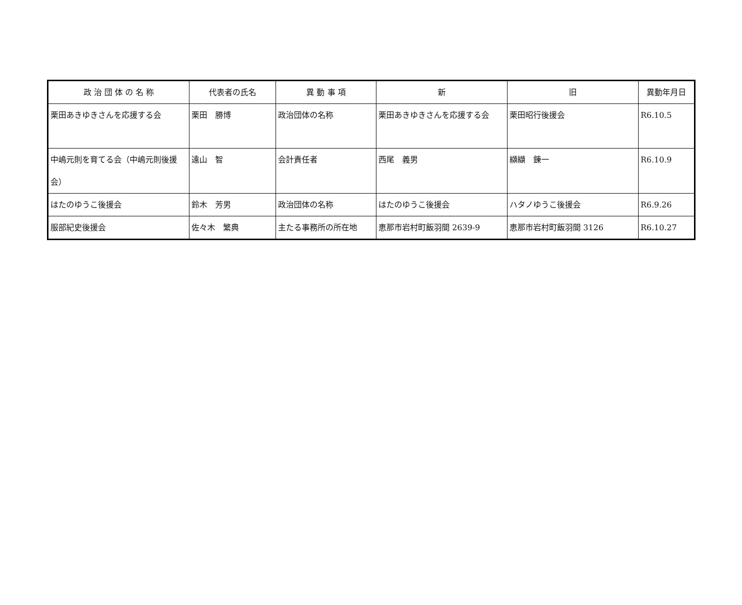| 政 治 団 体 の 名 称 | 代表者の氏名 | 異 動 事 項 | 新 | 旧 | 異動年月日 |
| --- | --- | --- | --- | --- | --- |
| 栗田あきゆきさんを応援する会 | 栗田 勝博 | 政治団体の名称 | 栗田あきゆきさんを応援する会 | 栗田昭行後援会 | R6.10.5 |
| 中嶋元則を育てる会（中嶋元則後援会） | 遠山 智 | 会計責任者 | 西尾 義男 | 纐纈 錬一 | R6.10.9 |
| はたのゆうこ後援会 | 鈴木 芳男 | 政治団体の名称 | はたのゆうこ後援会 | ハタノゆうこ後援会 | R6.9.26 |
| 服部紀史後援会 | 佐々木 繁典 | 主たる事務所の所在地 | 恵那市岩村町飯羽間 2639-9 | 恵那市岩村町飯羽間 3126 | R6.10.27 |